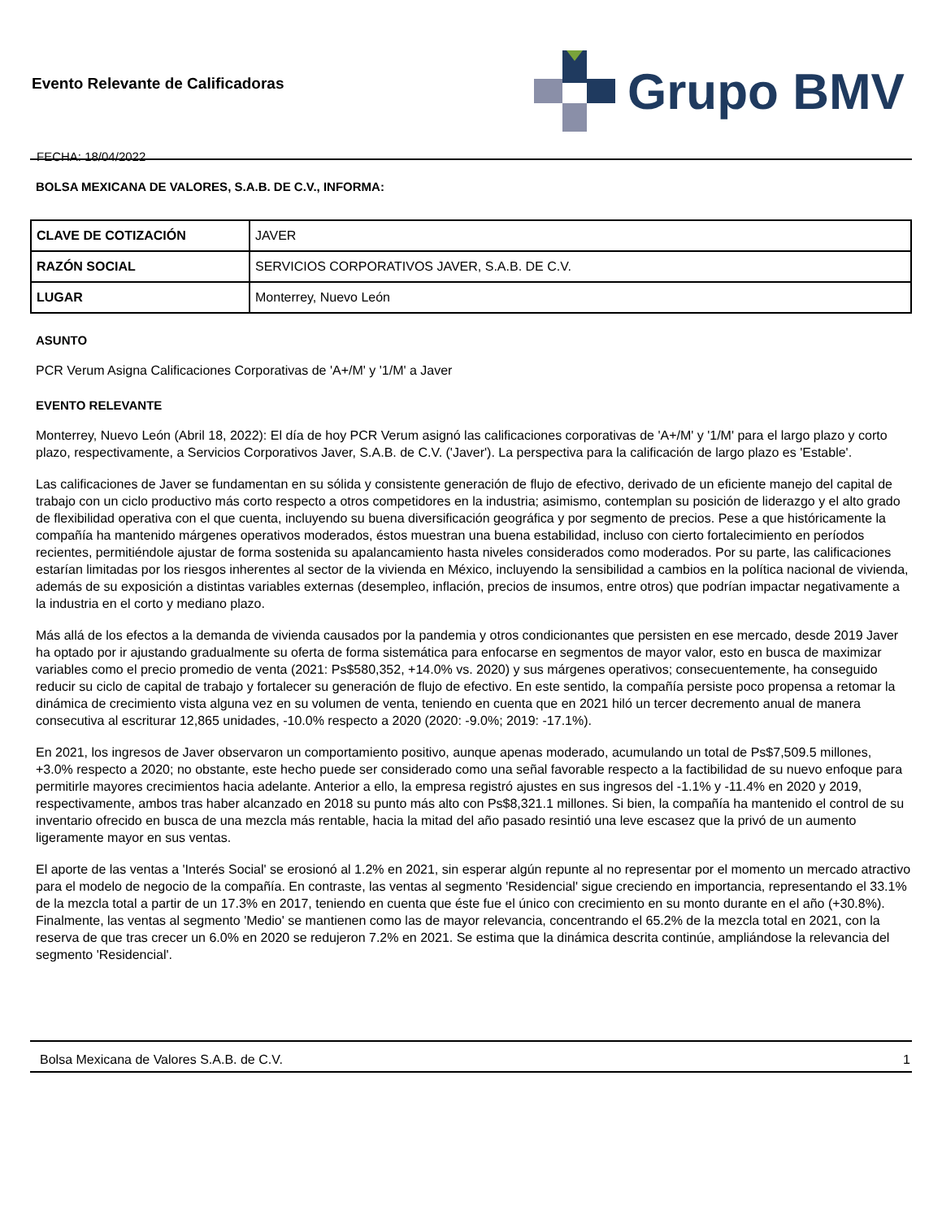Evento Relevante de Calificadoras
FECHA: 18/04/2022
Grupo BMV
BOLSA MEXICANA DE VALORES, S.A.B. DE C.V., INFORMA:
| CLAVE DE COTIZACIÓN | JAVER |
| RAZÓN SOCIAL | SERVICIOS CORPORATIVOS JAVER, S.A.B. DE C.V. |
| LUGAR | Monterrey, Nuevo León |
ASUNTO
PCR Verum Asigna Calificaciones Corporativas de 'A+/M' y '1/M' a Javer
EVENTO RELEVANTE
Monterrey, Nuevo León (Abril 18, 2022): El día de hoy PCR Verum asignó las calificaciones corporativas de 'A+/M' y '1/M' para el largo plazo y corto plazo, respectivamente, a Servicios Corporativos Javer, S.A.B. de C.V. ('Javer'). La perspectiva para la calificación de largo plazo es 'Estable'.
Las calificaciones de Javer se fundamentan en su sólida y consistente generación de flujo de efectivo, derivado de un eficiente manejo del capital de trabajo con un ciclo productivo más corto respecto a otros competidores en la industria; asimismo, contemplan su posición de liderazgo y el alto grado de flexibilidad operativa con el que cuenta, incluyendo su buena diversificación geográfica y por segmento de precios. Pese a que históricamente la compañía ha mantenido márgenes operativos moderados, éstos muestran una buena estabilidad, incluso con cierto fortalecimiento en períodos recientes, permitiéndole ajustar de forma sostenida su apalancamiento hasta niveles considerados como moderados. Por su parte, las calificaciones estarían limitadas por los riesgos inherentes al sector de la vivienda en México, incluyendo la sensibilidad a cambios en la política nacional de vivienda, además de su exposición a distintas variables externas (desempleo, inflación, precios de insumos, entre otros) que podrían impactar negativamente a la industria en el corto y mediano plazo.
Más allá de los efectos a la demanda de vivienda causados por la pandemia y otros condicionantes que persisten en ese mercado, desde 2019 Javer ha optado por ir ajustando gradualmente su oferta de forma sistemática para enfocarse en segmentos de mayor valor, esto en busca de maximizar variables como el precio promedio de venta (2021: Ps$580,352, +14.0% vs. 2020) y sus márgenes operativos; consecuentemente, ha conseguido reducir su ciclo de capital de trabajo y fortalecer su generación de flujo de efectivo. En este sentido, la compañía persiste poco propensa a retomar la dinámica de crecimiento vista alguna vez en su volumen de venta, teniendo en cuenta que en 2021 hiló un tercer decremento anual de manera consecutiva al escriturar 12,865 unidades, -10.0% respecto a 2020 (2020: -9.0%; 2019: -17.1%).
En 2021, los ingresos de Javer observaron un comportamiento positivo, aunque apenas moderado, acumulando un total de Ps$7,509.5 millones, +3.0% respecto a 2020; no obstante, este hecho puede ser considerado como una señal favorable respecto a la factibilidad de su nuevo enfoque para permitirle mayores crecimientos hacia adelante. Anterior a ello, la empresa registró ajustes en sus ingresos del -1.1% y -11.4% en 2020 y 2019, respectivamente, ambos tras haber alcanzado en 2018 su punto más alto con Ps$8,321.1 millones. Si bien, la compañía ha mantenido el control de su inventario ofrecido en busca de una mezcla más rentable, hacia la mitad del año pasado resintió una leve escasez que la privó de un aumento ligeramente mayor en sus ventas.
El aporte de las ventas a 'Interés Social' se erosionó al 1.2% en 2021, sin esperar algún repunte al no representar por el momento un mercado atractivo para el modelo de negocio de la compañía. En contraste, las ventas al segmento 'Residencial' sigue creciendo en importancia, representando el 33.1% de la mezcla total a partir de un 17.3% en 2017, teniendo en cuenta que éste fue el único con crecimiento en su monto durante en el año (+30.8%). Finalmente, las ventas al segmento 'Medio' se mantienen como las de mayor relevancia, concentrando el 65.2% de la mezcla total en 2021, con la reserva de que tras crecer un 6.0% en 2020 se redujeron 7.2% en 2021. Se estima que la dinámica descrita continúe, ampliándose la relevancia del segmento 'Residencial'.
Bolsa Mexicana de Valores S.A.B. de C.V. 1